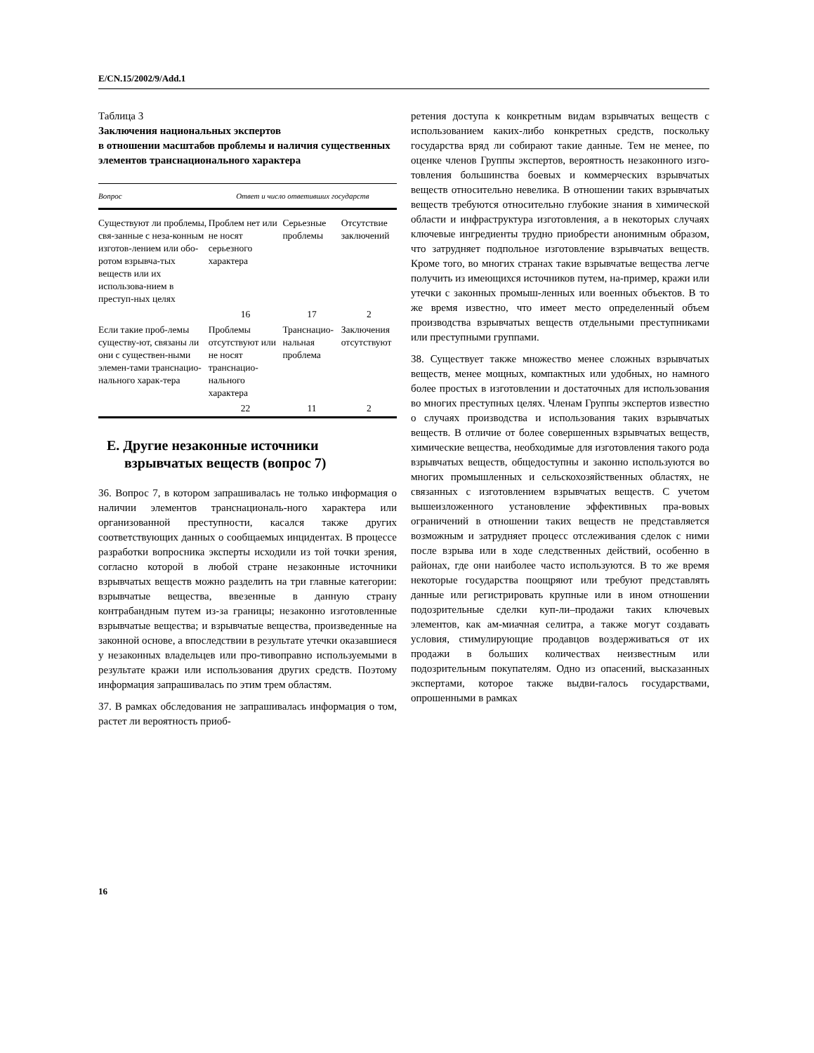E/CN.15/2002/9/Add.1
Таблица 3
Заключения национальных экспертов
в отношении масштабов проблемы и наличия существенных элементов транснационального характера
| Вопрос | Ответ и число ответивших государств | | |
| --- | --- | --- | --- |
| Существуют ли проблемы, свя-занные с неза-конным изготов-лением или обо-ротом взрывча-тых веществ или их использова-нием в преступ-ных целях | Проблем нет или не носят серьезного характера | Серьезные проблемы | Отсутствие заключений |
| | 16 | 17 | 2 |
| Если такие проб-лемы существу-ют, связаны ли они с существен-ными элемен-тами транснацио-нального харак-тера | Проблемы отсутствуют или не носят транснацио-нального характера | Транснацио-нальная проблема | Заключения отсутствуют |
| | 22 | 11 | 2 |
E. Другие незаконные источники
взрывчатых веществ (вопрос 7)
36. Вопрос 7, в котором запрашивалась не только информация о наличии элементов транснациональ-ного характера или организованной преступности, касался также других соответствующих данных о сообщаемых инцидентах. В процессе разработки вопросника эксперты исходили из той точки зрения, согласно которой в любой стране незаконные источники взрывчатых веществ можно разделить на три главные категории: взрывчатые вещества, ввезенные в данную страну контрабандным путем из-за границы; незаконно изготовленные взрывчатые вещества; и взрывчатые вещества, произведенные на законной основе, а впоследствии в результате утечки оказавшиеся у незаконных владельцев или про-тивоправно используемыми в результате кражи или использования других средств. Поэтому информация запрашивалась по этим трем областям.
37. В рамках обследования не запрашивалась информация о том, растет ли вероятность приоб-
ретения доступа к конкретным видам взрывчатых веществ с использованием каких-либо конкретных средств, поскольку государства вряд ли собирают такие данные. Тем не менее, по оценке членов Группы экспертов, вероятность незаконного изго-товления большинства боевых и коммерческих взрывчатых веществ относительно невелика. В отношении таких взрывчатых веществ требуются относительно глубокие знания в химической области и инфраструктура изготовления, а в некоторых случаях ключевые ингредиенты трудно приобрести анонимным образом, что затрудняет подпольное изготовление взрывчатых веществ. Кроме того, во многих странах такие взрывчатые вещества легче получить из имеющихся источников путем, на-пример, кражи или утечки с законных промыш-ленных или военных объектов. В то же время известно, что имеет место определенный объем производства взрывчатых веществ отдельными преступниками или преступными группами.
38. Существует также множество менее сложных взрывчатых веществ, менее мощных, компактных или удобных, но намного более простых в изготовлении и достаточных для использования во многих преступных целях. Членам Группы экспертов известно о случаях производства и использования таких взрывчатых веществ. В отличие от более совершенных взрывчатых веществ, химические вещества, необходимые для изготовления такого рода взрывчатых веществ, общедоступны и законно используются во многих промышленных и сельскохозяйственных областях, не связанных с изготовлением взрывчатых веществ. С учетом вышеизложенного установление эффективных пра-вовых ограничений в отношении таких веществ не представляется возможным и затрудняет процесс отслеживания сделок с ними после взрыва или в ходе следственных действий, особенно в районах, где они наиболее часто используются. В то же время некоторые государства поощряют или требуют представлять данные или регистрировать крупные или в ином отношении подозрительные сделки куп-ли–продажи таких ключевых элементов, как ам-миачная селитра, а также могут создавать условия, стимулирующие продавцов воздерживаться от их продажи в больших количествах неизвестным или подозрительным покупателям. Одно из опасений, высказанных экспертами, которое также выдви-галось государствами, опрошенными в рамках
16